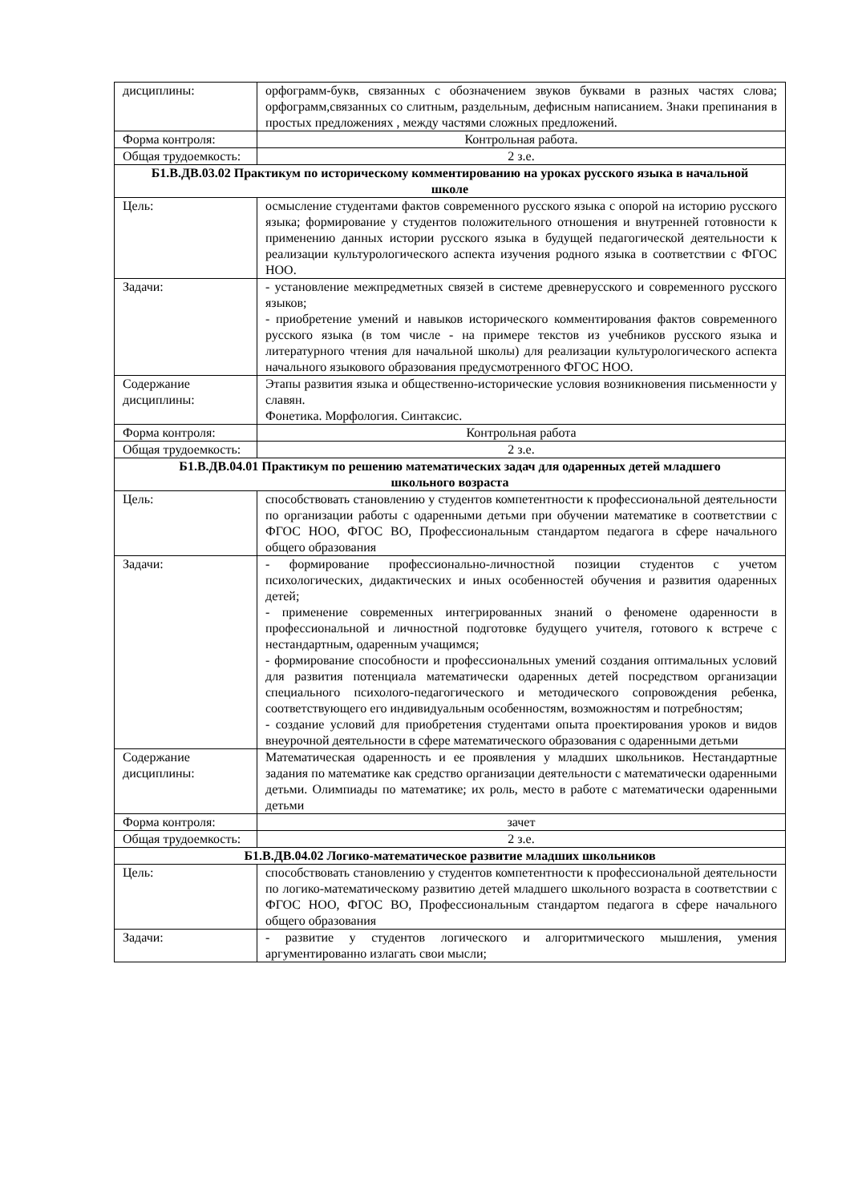| дисциплины: | орфограмм-букв, связанных с обозначением звуков буквами в разных частях слова; орфограмм,связанных со слитным, раздельным, дефисным написанием. Знаки препинания в простых предложениях , между частями сложных предложений. |
| Форма контроля: | Контрольная работа. |
| Общая трудоемкость: | 2 з.е. |
| Б1.В.ДВ.03.02 Практикум по историческому комментированию на уроках русского языка в начальной школе | |
| Цель: | осмысление студентами фактов современного русского языка с опорой на историю русского языка; формирование у студентов положительного отношения и внутренней готовности к применению данных истории русского языка в будущей педагогической деятельности к реализации культурологического аспекта изучения родного языка в соответствии с ФГОС НОО. |
| Задачи: | - установление межпредметных связей в системе древнерусского и современного русского языков; - приобретение умений и навыков исторического комментирования фактов современного русского языка (в том числе - на примере текстов из учебников русского языка и литературного чтения для начальной школы) для реализации культурологического аспекта начального языкового образования предусмотренного ФГОС НОО. |
| Содержание дисциплины: | Этапы развития языка и общественно-исторические условия возникновения письменности у славян. Фонетика. Морфология. Синтаксис. |
| Форма контроля: | Контрольная работа |
| Общая трудоемкость: | 2 з.е. |
| Б1.В.ДВ.04.01 Практикум по решению математических задач для одаренных детей младшего школьного возраста | |
| Цель: | способствовать становлению у студентов компетентности к профессиональной деятельности по организации работы с одаренными детьми при обучении математике в соответствии с ФГОС НОО, ФГОС ВО, Профессиональным стандартом педагога в сфере начального общего образования |
| Задачи: | - формирование профессионально-личностной позиции студентов с учетом психологических, дидактических и иных особенностей обучения и развития одаренных детей; - применение современных интегрированных знаний о феномене одаренности в профессиональной и личностной подготовке будущего учителя, готового к встрече с нестандартным, одаренным учащимся; - формирование способности и профессиональных умений создания оптимальных условий для развития потенциала математически одаренных детей посредством организации специального психолого-педагогического и методического сопровождения ребенка, соответствующего его индивидуальным особенностям, возможностям и потребностям; - создание условий для приобретения студентами опыта проектирования уроков и видов внеурочной деятельности в сфере математического образования с одаренными детьми |
| Содержание дисциплины: | Математическая одаренность и ее проявления у младших школьников. Нестандартные задания по математике как средство организации деятельности с математически одаренными детьми. Олимпиады по математике; их роль, место в работе с математически одаренными детьми |
| Форма контроля: | зачет |
| Общая трудоемкость: | 2 з.е. |
| Б1.В.ДВ.04.02 Логико-математическое развитие младших школьников | |
| Цель: | способствовать становлению у студентов компетентности к профессиональной деятельности по логико-математическому развитию детей младшего школьного возраста в соответствии с ФГОС НОО, ФГОС ВО, Профессиональным стандартом педагога в сфере начального общего образования |
| Задачи: | - развитие у студентов логического и алгоритмического мышления, умения аргументированно излагать свои мысли; |